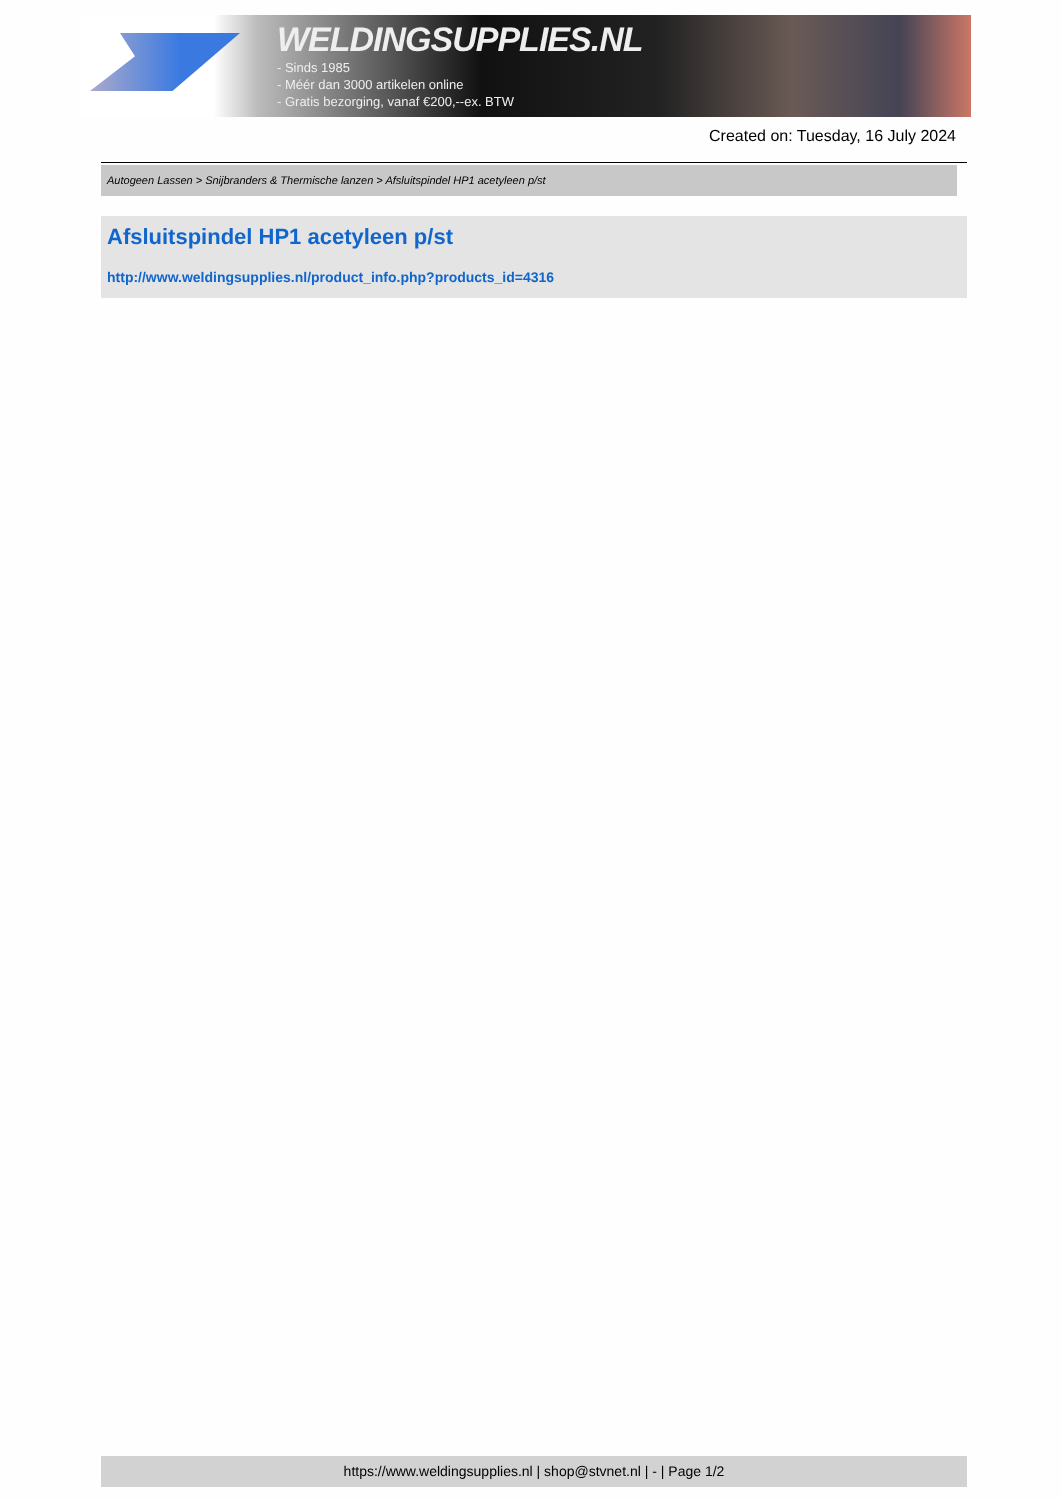WELDINGSUPPLIES.NL
- Sinds 1985
- Méér dan 3000 artikelen online
- Gratis bezorging, vanaf €200,--ex. BTW
Created on: Tuesday, 16 July 2024
Autogeen Lassen > Snijbranders & Thermische lanzen > Afsluitspindel HP1 acetyleen p/st
Afsluitspindel HP1 acetyleen p/st
http://www.weldingsupplies.nl/product_info.php?products_id=4316
https://www.weldingsupplies.nl | shop@stvnet.nl | - | Page 1/2